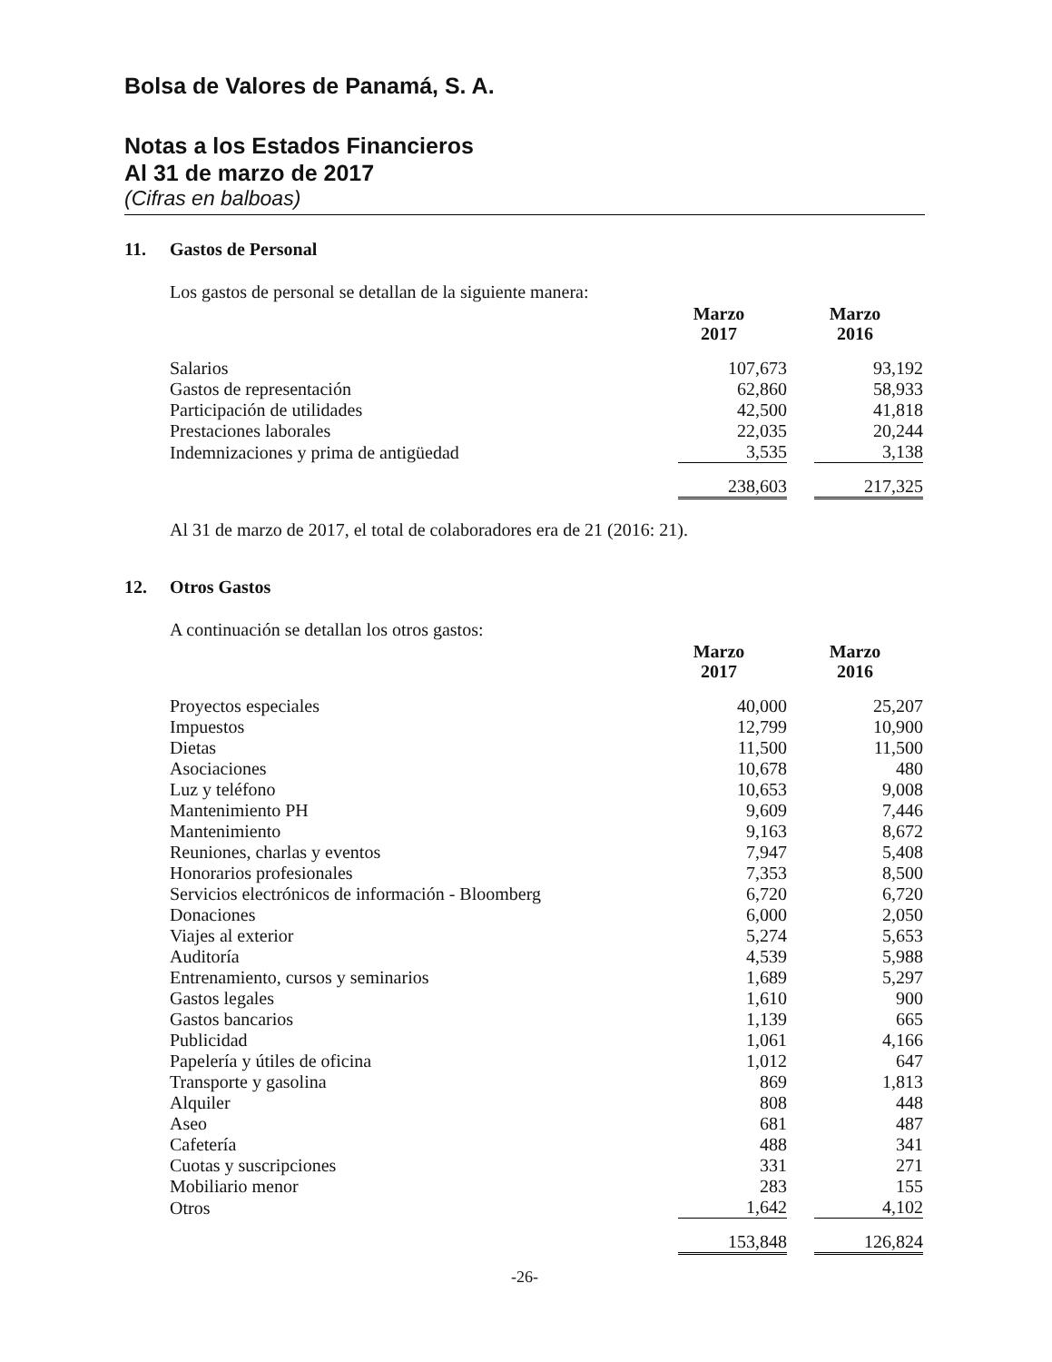Bolsa de Valores de Panamá, S. A.
Notas a los Estados Financieros
Al 31 de marzo de 2017
(Cifras en balboas)
11. Gastos de Personal
Los gastos de personal se detallan de la siguiente manera:
| | Marzo 2017 | Marzo 2016 |
| Salarios | 107,673 | 93,192 |
| Gastos de representación | 62,860 | 58,933 |
| Participación de utilidades | 42,500 | 41,818 |
| Prestaciones laborales | 22,035 | 20,244 |
| Indemnizaciones y prima de antigüedad | 3,535 | 3,138 |
| | 238,603 | 217,325 |
Al 31 de marzo de 2017, el total de colaboradores era de 21 (2016: 21).
12. Otros Gastos
A continuación se detallan los otros gastos:
| | Marzo 2017 | Marzo 2016 |
| Proyectos especiales | 40,000 | 25,207 |
| Impuestos | 12,799 | 10,900 |
| Dietas | 11,500 | 11,500 |
| Asociaciones | 10,678 | 480 |
| Luz y teléfono | 10,653 | 9,008 |
| Mantenimiento PH | 9,609 | 7,446 |
| Mantenimiento | 9,163 | 8,672 |
| Reuniones, charlas y eventos | 7,947 | 5,408 |
| Honorarios profesionales | 7,353 | 8,500 |
| Servicios electrónicos de información - Bloomberg | 6,720 | 6,720 |
| Donaciones | 6,000 | 2,050 |
| Viajes al exterior | 5,274 | 5,653 |
| Auditoría | 4,539 | 5,988 |
| Entrenamiento, cursos y seminarios | 1,689 | 5,297 |
| Gastos legales | 1,610 | 900 |
| Gastos bancarios | 1,139 | 665 |
| Publicidad | 1,061 | 4,166 |
| Papelería y útiles de oficina | 1,012 | 647 |
| Transporte y gasolina | 869 | 1,813 |
| Alquiler | 808 | 448 |
| Aseo | 681 | 487 |
| Cafetería | 488 | 341 |
| Cuotas y suscripciones | 331 | 271 |
| Mobiliario menor | 283 | 155 |
| Otros | 1,642 | 4,102 |
| | 153,848 | 126,824 |
-26-